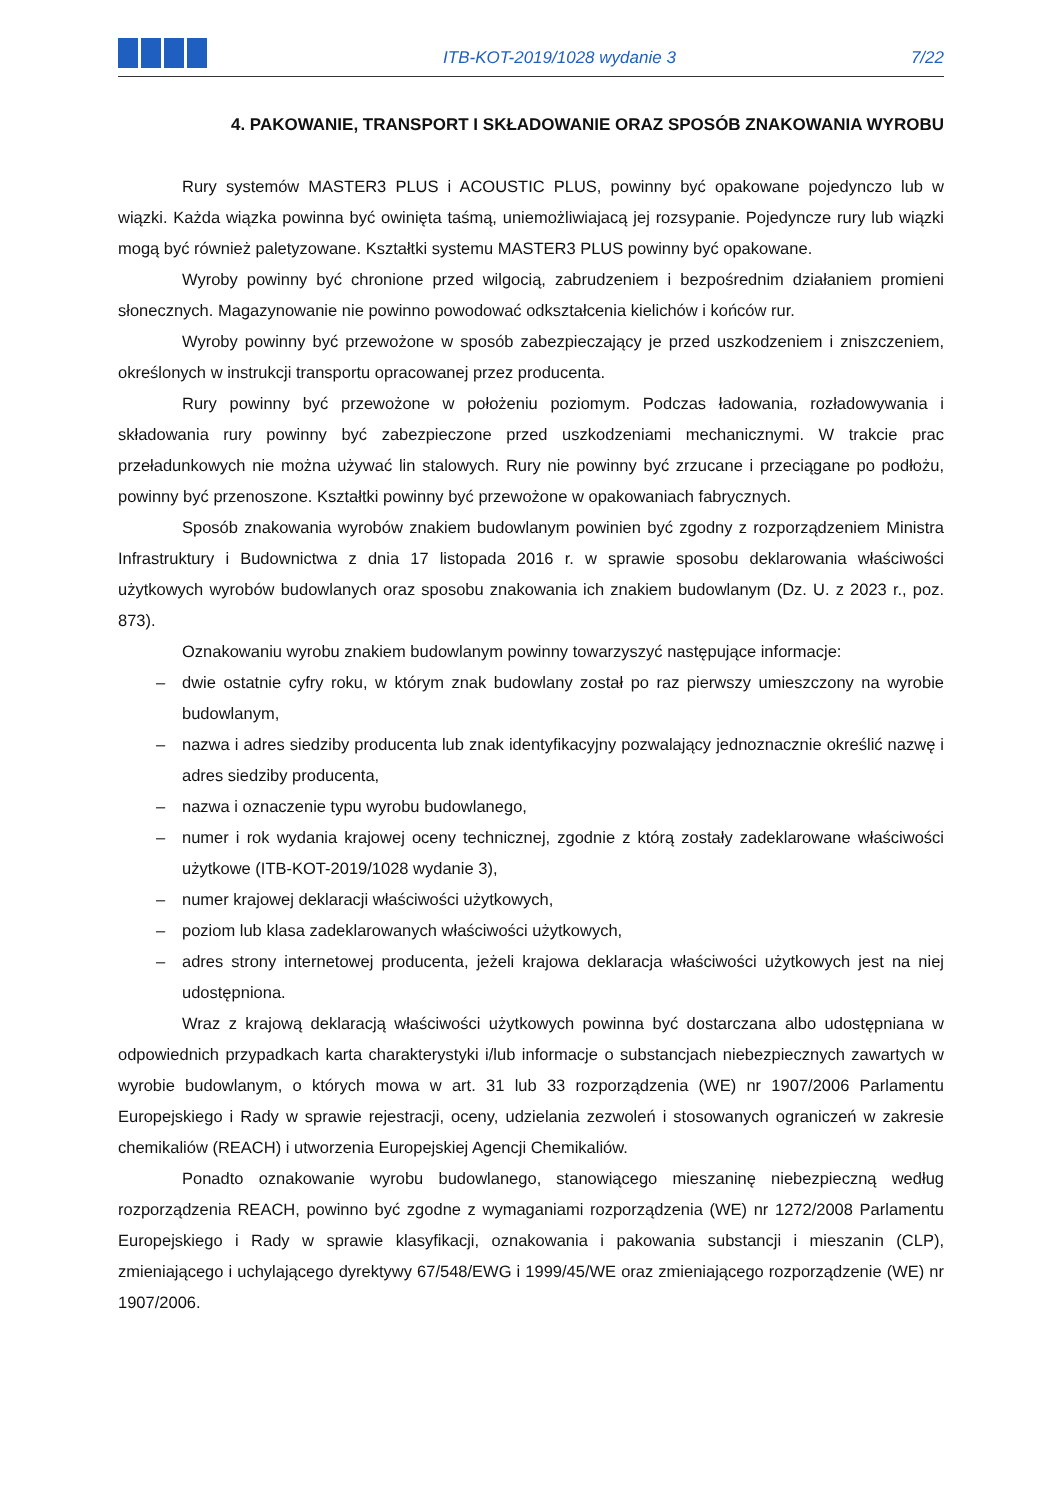ITB-KOT-2019/1028 wydanie 3
7/22
4. PAKOWANIE, TRANSPORT I SKŁADOWANIE ORAZ SPOSÓB ZNAKOWANIA WYROBU
Rury systemów MASTER3 PLUS i ACOUSTIC PLUS, powinny być opakowane pojedynczo lub w wiązki. Każda wiązka powinna być owinięta taśmą, uniemożliwiajacą jej rozsypanie. Pojedyncze rury lub wiązki mogą być również paletyzowane. Kształtki systemu MASTER3 PLUS powinny być opakowane.
Wyroby powinny być chronione przed wilgocią, zabrudzeniem i bezpośrednim działaniem promieni słonecznych. Magazynowanie nie powinno powodować odkształcenia kielichów i końców rur.
Wyroby powinny być przewożone w sposób zabezpieczający je przed uszkodzeniem i zniszczeniem, określonych w instrukcji transportu opracowanej przez producenta.
Rury powinny być przewożone w położeniu poziomym. Podczas ładowania, rozładowywania i składowania rury powinny być zabezpieczone przed uszkodzeniami mechanicznymi. W trakcie prac przeładunkowych nie można używać lin stalowych. Rury nie powinny być zrzucane i przeciągane po podłożu, powinny być przenoszone. Kształtki powinny być przewożone w opakowaniach fabrycznych.
Sposób znakowania wyrobów znakiem budowlanym powinien być zgodny z rozporządzeniem Ministra Infrastruktury i Budownictwa z dnia 17 listopada 2016 r. w sprawie sposobu deklarowania właściwości użytkowych wyrobów budowlanych oraz sposobu znakowania ich znakiem budowlanym (Dz. U. z 2023 r., poz. 873).
Oznakowaniu wyrobu znakiem budowlanym powinny towarzyszyć następujące informacje:
– dwie ostatnie cyfry roku, w którym znak budowlany został po raz pierwszy umieszczony na wyrobie budowlanym,
– nazwa i adres siedziby producenta lub znak identyfikacyjny pozwalający jednoznacznie określić nazwę i adres siedziby producenta,
– nazwa i oznaczenie typu wyrobu budowlanego,
– numer i rok wydania krajowej oceny technicznej, zgodnie z którą zostały zadeklarowane właściwości użytkowe (ITB-KOT-2019/1028 wydanie 3),
– numer krajowej deklaracji właściwości użytkowych,
– poziom lub klasa zadeklarowanych właściwości użytkowych,
– adres strony internetowej producenta, jeżeli krajowa deklaracja właściwości użytkowych jest na niej udostępniona.
Wraz z krajową deklaracją właściwości użytkowych powinna być dostarczana albo udostępniana w odpowiednich przypadkach karta charakterystyki i/lub informacje o substancjach niebezpiecznych zawartych w wyrobie budowlanym, o których mowa w art. 31 lub 33 rozporządzenia (WE) nr 1907/2006 Parlamentu Europejskiego i Rady w sprawie rejestracji, oceny, udzielania zezwoleń i stosowanych ograniczeń w zakresie chemikaliów (REACH) i utworzenia Europejskiej Agencji Chemikaliów.
Ponadto oznakowanie wyrobu budowlanego, stanowiącego mieszaninę niebezpieczną według rozporządzenia REACH, powinno być zgodne z wymaganiami rozporządzenia (WE) nr 1272/2008 Parlamentu Europejskiego i Rady w sprawie klasyfikacji, oznakowania i pakowania substancji i mieszanin (CLP), zmieniającego i uchylającego dyrektywy 67/548/EWG i 1999/45/WE oraz zmieniającego rozporządzenie (WE) nr 1907/2006.